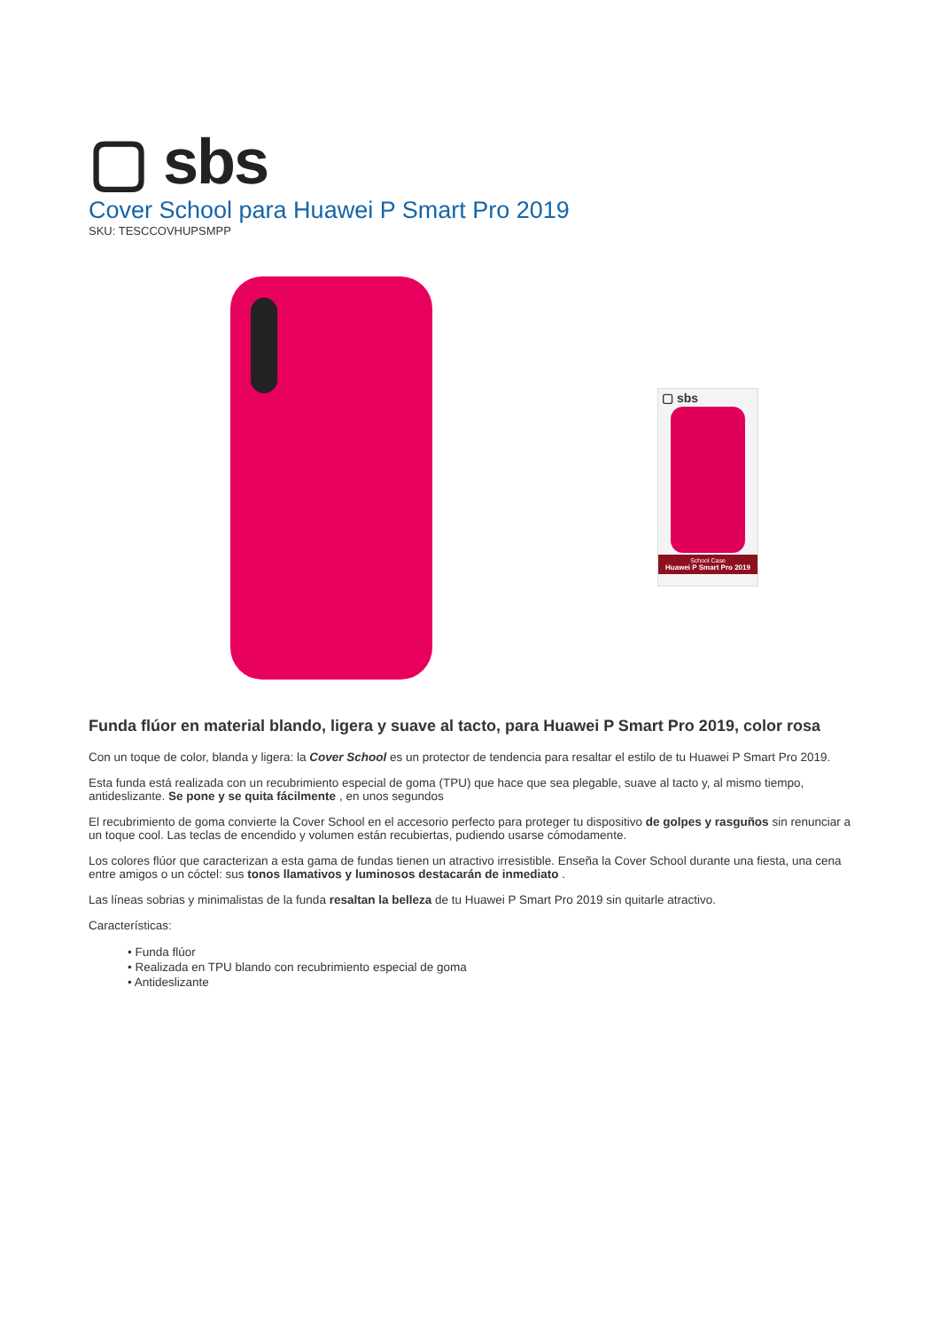▢ sbs
Cover School para Huawei P Smart Pro 2019
SKU: TESCCOVHUPSMPP
▢ sbs
School Case
Huawei P Smart Pro 2019
Funda flúor en material blando, ligera y suave al tacto, para Huawei P Smart Pro 2019, color rosa
Con un toque de color, blanda y ligera: la Cover School es un protector de tendencia para resaltar el estilo de tu Huawei P Smart Pro 2019.
Esta funda está realizada con un recubrimiento especial de goma (TPU) que hace que sea plegable, suave al tacto y, al mismo tiempo, antideslizante. Se pone y se quita fácilmente , en unos segundos
El recubrimiento de goma convierte la Cover School en el accesorio perfecto para proteger tu dispositivo de golpes y rasguños sin renunciar a un toque cool. Las teclas de encendido y volumen están recubiertas, pudiendo usarse cómodamente.
Los colores flúor que caracterizan a esta gama de fundas tienen un atractivo irresistible. Enseña la Cover School durante una fiesta, una cena entre amigos o un cóctel: sus tonos llamativos y luminosos destacarán de inmediato .
Las líneas sobrias y minimalistas de la funda resaltan la belleza de tu Huawei P Smart Pro 2019 sin quitarle atractivo.
Características:
• Funda flúor
• Realizada en TPU blando con recubrimiento especial de goma
• Antideslizante